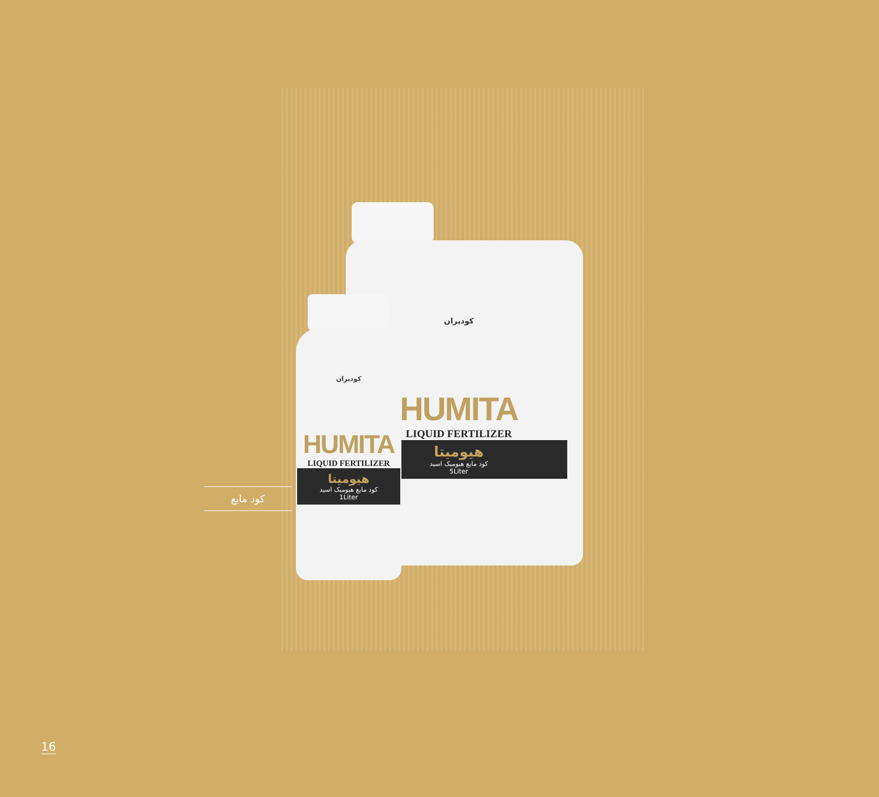کودیران
HUMITA
LIQUID FERTILIZER
هیومیتا
کود مایع هیومیک اسید
5Liter
کودیران
HUMITA
LIQUID FERTILIZER
هیومیتا
کود مایع هیومیک اسید
1Liter
کود مایع
16